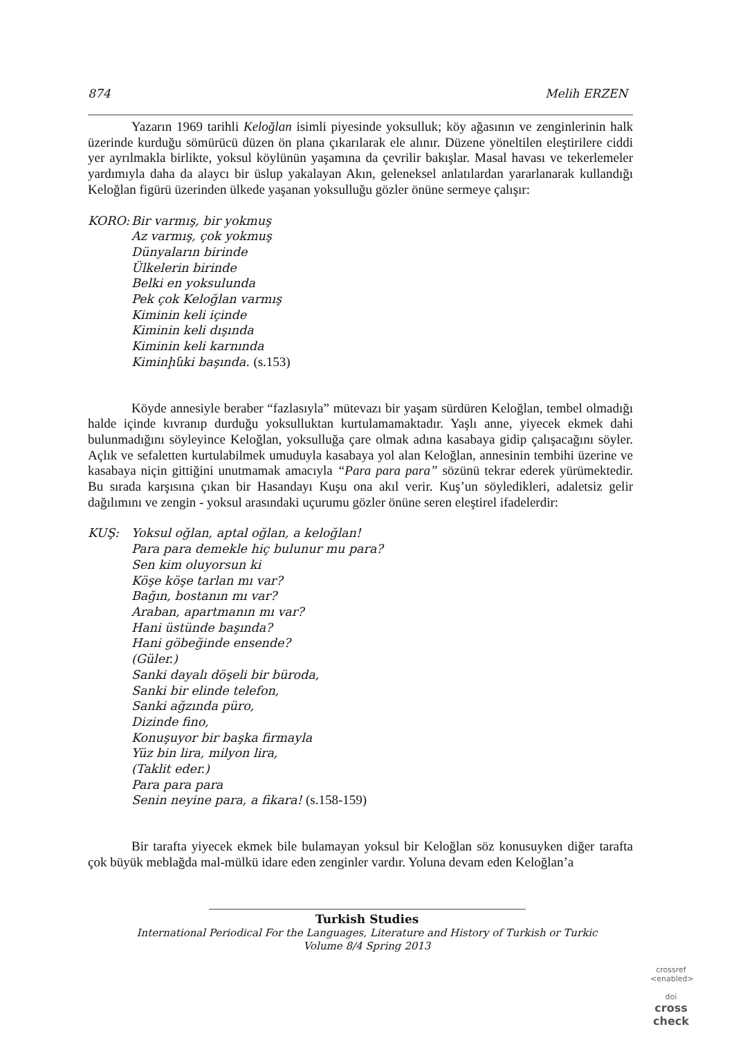874 Melih ERZEN
Yazarın 1969 tarihli Keloğlan isimli piyesinde yoksulluk; köy ağasının ve zenginlerinin halk üzerinde kurduğu sömürücü düzen ön plana çıkarılarak ele alınır. Düzene yöneltilen eleştirilere ciddi yer ayrılmakla birlikte, yoksul köylünün yaşamına da çevrilir bakışlar. Masal havası ve tekerlemeler yardımıyla daha da alaycı bir üslup yakalayan Akın, geleneksel anlatılardan yararlanarak kullandığı Keloğlan figürü üzerinden ülkede yaşanan yoksulluğu gözler önüne sermeye çalışır:
KORO: Bir varmış, bir yokmuş
Az varmış, çok yokmuş
Dünyaların birinde
Ülkelerin birinde
Belki en yoksulunda
Pek çok Keloğlan varmış
Kiminin keli içinde
Kiminin keli dışında
Kiminin keli karnında
Kiminինki başında. (s.153)
Köyde annesiyle beraber “fazlasıyla” mütevazı bir yaşam sürdüren Keloğlan, tembel olmadığı halde içinde kıvranıp durduğu yoksulluktan kurtulamamaktadır. Yaşlı anne, yiyecek ekmek dahi bulunmadığını söyleyince Keloğlan, yoksulluğa çare olmak adına kasabaya gidip çalışacağını söyler. Açlık ve sefaletten kurtulabilmek umuduyla kasabaya yol alan Keloğlan, annesinin tembihi üzerine ve kasabaya niçin gittiğini unutmamak amacıyla “Para para para” sözünü tekrar ederek yürümektedir. Bu sırada karşısına çıkan bir Hasandayı Kuşu ona akıl verir. Kuş’un söyledikleri, adaletsiz gelir dağılımını ve zengin - yoksul arasındaki uçurumu gözler önüne seren eleştirel ifadelerdir:
KUŞ: Yoksul oğlan, aptal oğlan, a keloğlan!
Para para demekle hiç bulunur mu para?
Sen kim oluyorsun ki
Köşe köşe tarlan mı var?
Bağın, bostanın mı var?
Araban, apartmanın mı var?
Hani üstünde başında?
Hani göbeğinde ensende?
(Güler.)
Sanki dayalı döşeli bir büroda,
Sanki bir elinde telefon,
Sanki ağzında püro,
Dizinde fino,
Konuşuyor bir başka firmayla
Yüz bin lira, milyon lira,
(Taklit eder.)
Para para para
Senin neyine para, a fikara! (s.158-159)
Bir tarafta yiyecek ekmek bile bulamayan yoksul bir Keloğlan söz konusuyken diğer tarafta çok büyük meblağda mal-mülkü idare eden zenginler vardır. Yoluna devam eden Keloğlan’a
Turkish Studies
International Periodical For the Languages, Literature and History of Turkish or Turkic
Volume 8/4 Spring 2013
crossref
<enabled>
doi
cross
check